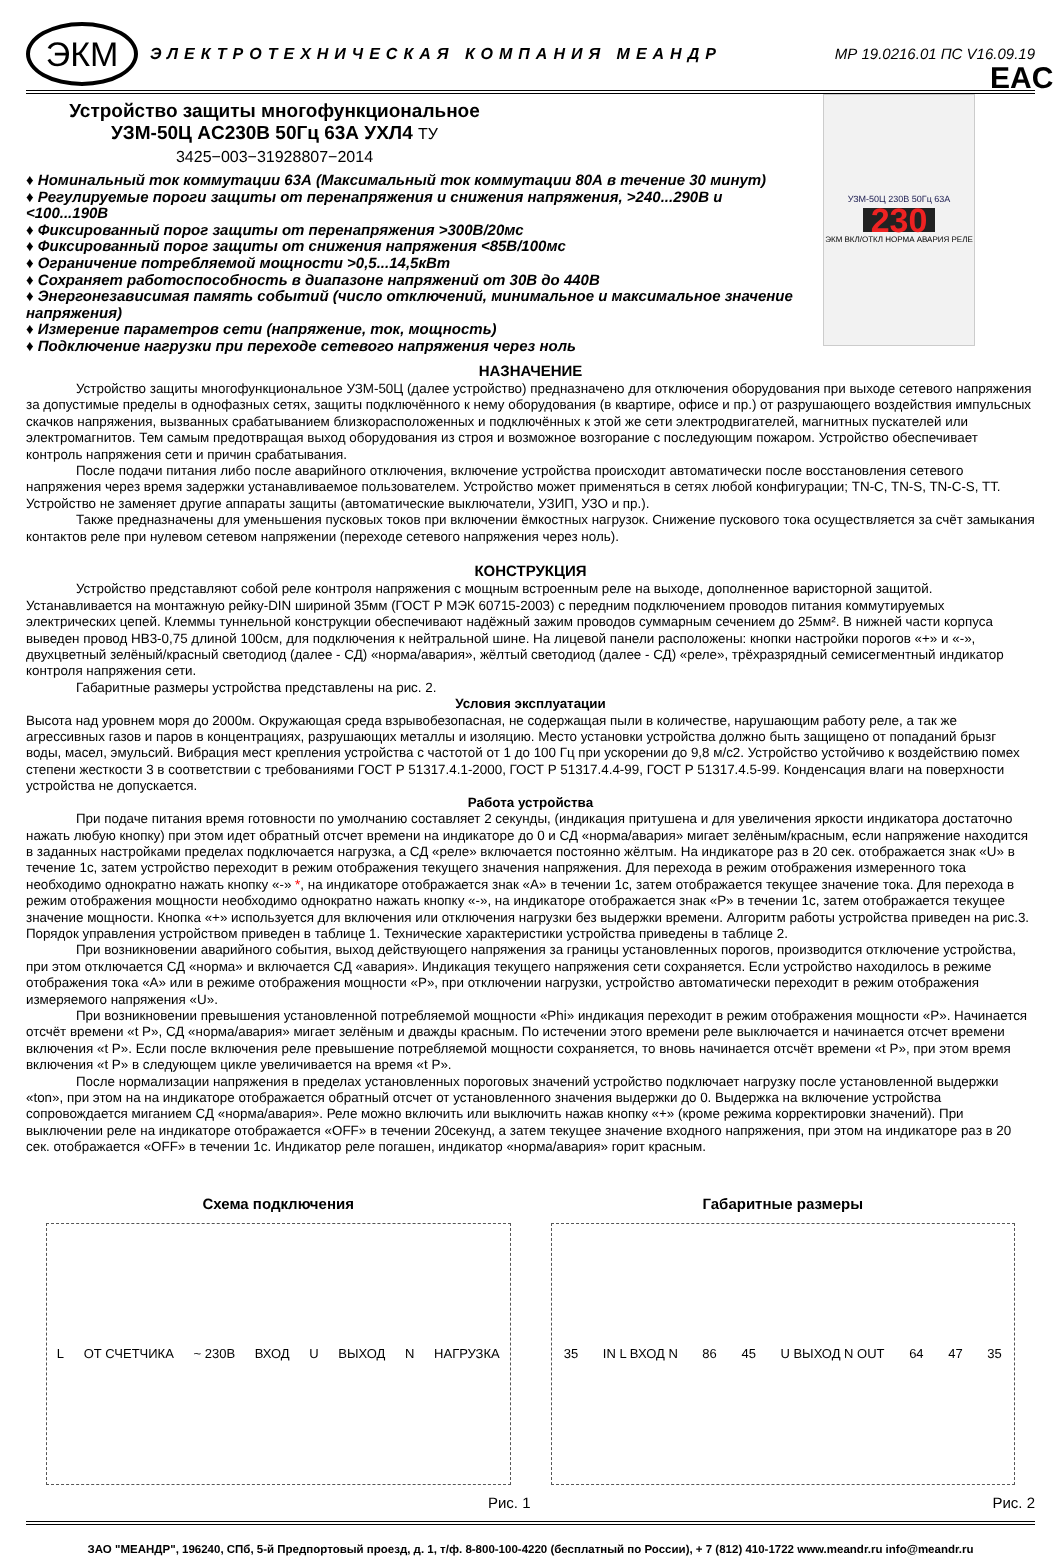ЭКМ
ЭЛЕКТРОТЕХНИЧЕСКАЯ КОМПАНИЯ МЕАНДР
МР 19.0216.01 ПС V16.09.19
Устройство защиты многофункциональное
УЗМ-50Ц AC230B 50Гц 63А УХЛ4 ТУ 3425−003−31928807−2014
♦ Номинальный ток коммутации 63А (Максимальный ток коммутации 80А в течение 30 минут)
♦ Регулируемые пороги защиты от перенапряжения и снижения напряжения, >240...290В и <100...190В
♦ Фиксированный порог защиты от перенапряжения >300В/20мс
♦ Фиксированный порог защиты от снижения напряжения <85В/100мс
♦ Ограничение потребляемой мощности >0,5...14,5кВт
♦ Сохраняет работоспособность в диапазоне напряжений от 30В до 440В
♦ Энергонезависимая память событий (число отключений, минимальное и максимальное значение напряжения)
♦ Измерение параметров сети (напряжение, ток, мощность)
♦ Подключение нагрузки при переходе сетевого напряжения через ноль
УЗМ-50Ц 230В 50Гц 63А
230
ЭКМ ВКЛ/ОТКЛ НОРМА АВАРИЯ РЕЛЕ
EAC
НАЗНАЧЕНИЕ
Устройство защиты многофункциональное УЗМ-50Ц (далее устройство) предназначено для отключения оборудования при выходе сетевого напряжения за допустимые пределы в однофазных сетях, защиты подключённого к нему оборудования (в квартире, офисе и пр.) от разрушающего воздействия импульсных скачков напряжения, вызванных срабатыванием близкорасположенных и подключённых к этой же сети электродвигателей, магнитных пускателей или электромагнитов. Тем самым предотвращая выход оборудования из строя и возможное возгорание с последующим пожаром. Устройство обеспечивает контроль напряжения сети и причин срабатывания.
После подачи питания либо после аварийного отключения, включение устройства происходит автоматически после восстановления сетевого напряжения через время задержки устанавливаемое пользователем. Устройство может применяться в сетях любой конфигурации; TN-C, TN-S, TN-C-S, TT. Устройство не заменяет другие аппараты защиты (автоматические выключатели, УЗИП, УЗО и пр.).
Также предназначены для уменьшения пусковых токов при включении ёмкостных нагрузок. Снижение пускового тока осуществляется за счёт замыкания контактов реле при нулевом сетевом напряжении (переходе сетевого напряжения через ноль).
КОНСТРУКЦИЯ
Устройство представляют собой реле контроля напряжения с мощным встроенным реле на выходе, дополненное варисторной защитой. Устанавливается на монтажную рейку-DIN шириной 35мм (ГОСТ Р МЭК 60715-2003) с передним подключением проводов питания коммутируемых электрических цепей. Клеммы туннельной конструкции обеспечивают надёжный зажим проводов суммарным сечением до 25мм². В нижней части корпуса выведен провод НВ3-0,75 длиной 100см, для подключения к нейтральной шине. На лицевой панели расположены: кнопки настройки порогов «+» и «-», двухцветный зелёный/красный светодиод (далее - СД) «норма/авария», жёлтый светодиод (далее - СД) «реле», трёхразрядный семисегментный индикатор контроля напряжения сети.
Габаритные размеры устройства представлены на рис. 2.
Условия эксплуатации
Высота над уровнем моря до 2000м. Окружающая среда взрывобезопасная, не содержащая пыли в количестве, нарушающим работу реле, а так же агрессивных газов и паров в концентрациях, разрушающих металлы и изоляцию. Место установки устройства должно быть защищено от попаданий брызг воды, масел, эмульсий. Вибрация мест крепления устройства с частотой от 1 до 100 Гц при ускорении до 9,8 м/с2. Устройство устойчиво к воздействию помех степени жесткости 3 в соответствии с требованиями ГОСТ Р 51317.4.1-2000, ГОСТ Р 51317.4.4-99, ГОСТ Р 51317.4.5-99. Конденсация влаги на поверхности устройства не допускается.
Работа устройства
При подаче питания время готовности по умолчанию составляет 2 секунды, (индикация притушена и для увеличения яркости индикатора достаточно нажать любую кнопку) при этом идет обратный отсчет времени на индикаторе до 0 и СД «норма/авария» мигает зелёным/красным, если напряжение находится в заданных настройками пределах подключается нагрузка, а СД «реле» включается постоянно жёлтым. На индикаторе раз в 20 сек. отображается знак «U» в течение 1с, затем устройство переходит в режим отображения текущего значения напряжения. Для перехода в режим отображения измеренного тока необходимо однократно нажать кнопку «-» *, на индикаторе отображается знак «A» в течении 1с, затем отображается текущее значение тока. Для перехода в режим отображения мощности необходимо однократно нажать кнопку «-», на индикаторе отображается знак «P» в течении 1с, затем отображается текущее значение мощности. Кнопка «+» используется для включения или отключения нагрузки без выдержки времени. Алгоритм работы устройства приведен на рис.3. Порядок управления устройством приведен в таблице 1. Технические характеристики устройства приведены в таблице 2.
При возникновении аварийного события, выход действующего напряжения за границы установленных порогов, производится отключение устройства, при этом отключается СД «норма» и включается СД «авария». Индикация текущего напряжения сети сохраняется. Если устройство находилось в режиме отображения тока «A» или в режиме отображения мощности «P», при отключении нагрузки, устройство автоматически переходит в режим отображения измеряемого напряжения «U».
При возникновении превышения установленной потребляемой мощности «Phi» индикация переходит в режим отображения мощности «P». Начинается отсчёт времени «t P», СД «норма/авария» мигает зелёным и дважды красным. По истечении этого времени реле выключается и начинается отсчет времени включения «t P». Если после включения реле превышение потребляемой мощности сохраняется, то вновь начинается отсчёт времени «t P», при этом время включения «t P» в следующем цикле увеличивается на время «t P».
После нормализации напряжения в пределах установленных пороговых значений устройство подключает нагрузку после установленной выдержки «ton», при этом на на индикаторе отображается обратный отсчет от установленного значения выдержки до 0. Выдержка на включение устройства сопровождается миганием СД «норма/авария». Реле можно включить или выключить нажав кнопку «+» (кроме режима корректировки значений). При выключении реле на индикаторе отображается «OFF» в течении 20секунд, а затем текущее значение входного напряжения, при этом на индикаторе раз в 20 сек. отображается «OFF» в течении 1с. Индикатор реле погашен, индикатор «норма/авария» горит красным.
Схема подключения
L ОТ СЧЕТЧИКА ~ 230В ВХОД U ВЫХОД N НАГРУЗКА
Рис. 1
Габаритные размеры
35 IN L ВХОД N 86 45 U ВЫХОД N OUT 64 47 35
Рис. 2
ЗАО "МЕАНДР", 196240, СПб, 5-й Предпортовый проезд, д. 1, т/ф. 8-800-100-4220 (бесплатный по России), + 7 (812) 410-1722 www.meandr.ru info@meandr.ru